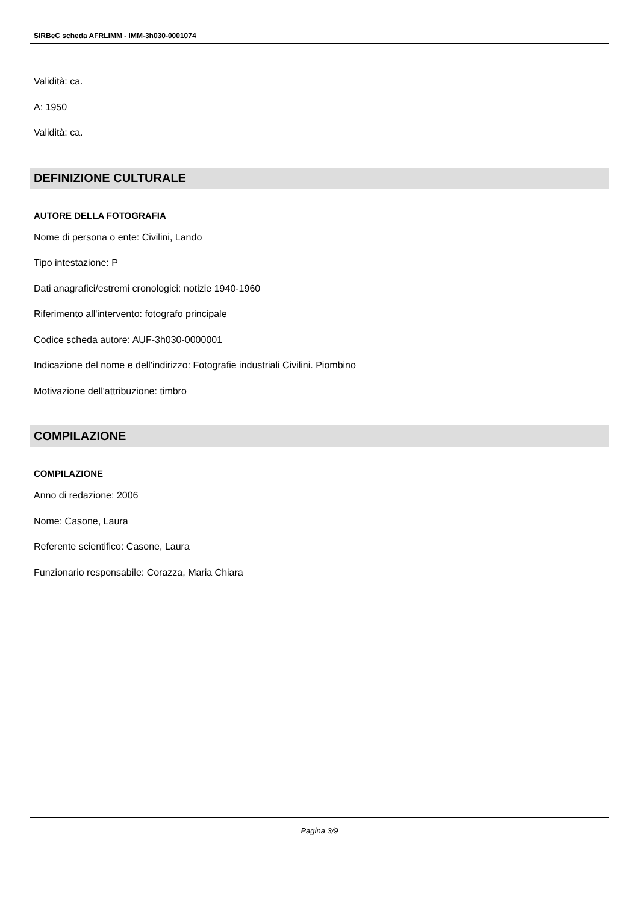SIRBeC scheda AFRLIMM - IMM-3h030-0001074
Validità: ca.
A: 1950
Validità: ca.
DEFINIZIONE CULTURALE
AUTORE DELLA FOTOGRAFIA
Nome di persona o ente: Civilini, Lando
Tipo intestazione: P
Dati anagrafici/estremi cronologici: notizie 1940-1960
Riferimento all'intervento: fotografo principale
Codice scheda autore: AUF-3h030-0000001
Indicazione del nome e dell'indirizzo: Fotografie industriali Civilini. Piombino
Motivazione dell'attribuzione: timbro
COMPILAZIONE
COMPILAZIONE
Anno di redazione: 2006
Nome: Casone, Laura
Referente scientifico: Casone, Laura
Funzionario responsabile: Corazza, Maria Chiara
Pagina 3/9